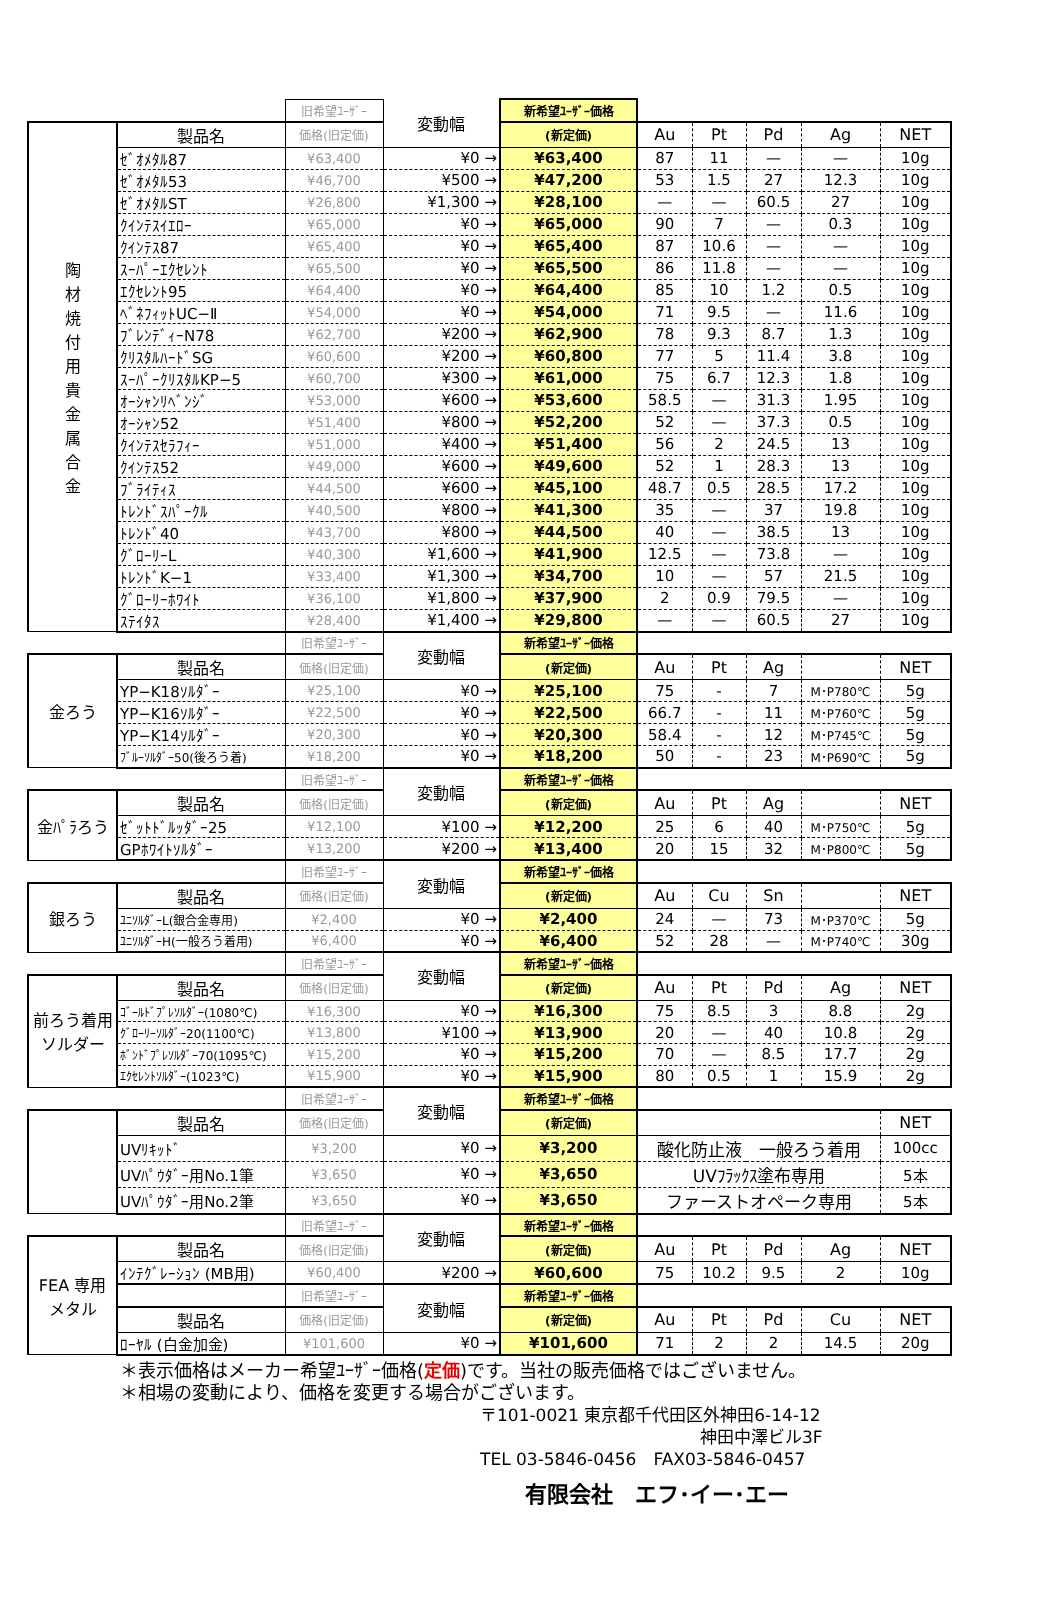| | | 旧希望ﾕｰｻﾞｰ | 変動幅 | 新希望ﾕｰｻﾞｰ価格 | | | | | |
| 陶 材 焼 付 用 貴 金 属 合 金 | 製品名 | 価格(旧定価) | | (新定価) | Au | Pt | Pd | Ag | NET |
| | ｾﾞｵﾒﾀﾙ87 | ¥63,400 | ¥0 → | ¥63,400 | 87 | 11 | — | — | 10g |
| | ｾﾞｵﾒﾀﾙ53 | ¥46,700 | ¥500 → | ¥47,200 | 53 | 1.5 | 27 | 12.3 | 10g |
| | ｾﾞｵﾒﾀﾙST | ¥26,800 | ¥1,300 → | ¥28,100 | — | — | 60.5 | 27 | 10g |
| | ｸｲﾝﾃｽｲｴﾛｰ | ¥65,000 | ¥0 → | ¥65,000 | 90 | 7 | — | 0.3 | 10g |
| | ｸｲﾝﾃｽ87 | ¥65,400 | ¥0 → | ¥65,400 | 87 | 10.6 | — | — | 10g |
| | ｽｰﾊﾟｰｴｸｾﾚﾝﾄ | ¥65,500 | ¥0 → | ¥65,500 | 86 | 11.8 | — | — | 10g |
| | ｴｸｾﾚﾝﾄ95 | ¥64,400 | ¥0 → | ¥64,400 | 85 | 10 | 1.2 | 0.5 | 10g |
| | ﾍﾞﾈﾌｨｯﾄUC−Ⅱ | ¥54,000 | ¥0 → | ¥54,000 | 71 | 9.5 | — | 11.6 | 10g |
| | ﾌﾞﾚﾝﾃﾞｨｰN78 | ¥62,700 | ¥200 → | ¥62,900 | 78 | 9.3 | 8.7 | 1.3 | 10g |
| | ｸﾘｽﾀﾙﾊｰﾄﾞSG | ¥60,600 | ¥200 → | ¥60,800 | 77 | 5 | 11.4 | 3.8 | 10g |
| | ｽｰﾊﾟｰｸﾘｽﾀﾙKP−5 | ¥60,700 | ¥300 → | ¥61,000 | 75 | 6.7 | 12.3 | 1.8 | 10g |
| | ｵｰｼｬﾝﾘﾍﾞﾝｼﾞ | ¥53,000 | ¥600 → | ¥53,600 | 58.5 | — | 31.3 | 1.95 | 10g |
| | ｵｰｼｬﾝ52 | ¥51,400 | ¥800 → | ¥52,200 | 52 | — | 37.3 | 0.5 | 10g |
| | ｸｲﾝﾃｽｾﾗﾌｨｰ | ¥51,000 | ¥400 → | ¥51,400 | 56 | 2 | 24.5 | 13 | 10g |
| | ｸｲﾝﾃｽ52 | ¥49,000 | ¥600 → | ¥49,600 | 52 | 1 | 28.3 | 13 | 10g |
| | ﾌﾞﾗｲﾃｨｽ | ¥44,500 | ¥600 → | ¥45,100 | 48.7 | 0.5 | 28.5 | 17.2 | 10g |
| | ﾄﾚﾝﾄﾞｽﾊﾟｰｸﾙ | ¥40,500 | ¥800 → | ¥41,300 | 35 | — | 37 | 19.8 | 10g |
| | ﾄﾚﾝﾄﾞ40 | ¥43,700 | ¥800 → | ¥44,500 | 40 | — | 38.5 | 13 | 10g |
| | ｸﾞﾛｰﾘｰL | ¥40,300 | ¥1,600 → | ¥41,900 | 12.5 | — | 73.8 | — | 10g |
| | ﾄﾚﾝﾄﾞK−1 | ¥33,400 | ¥1,300 → | ¥34,700 | 10 | — | 57 | 21.5 | 10g |
| | ｸﾞﾛｰﾘｰﾎﾜｲﾄ | ¥36,100 | ¥1,800 → | ¥37,900 | 2 | 0.9 | 79.5 | — | 10g |
| | ｽﾃｲﾀｽ | ¥28,400 | ¥1,400 → | ¥29,800 | — | — | 60.5 | 27 | 10g |
| | | 旧希望ﾕｰｻﾞｰ | 変動幅 | 新希望ﾕｰｻﾞｰ価格 | | | | | |
| 金ろう | 製品名 | 価格(旧定価) | | (新定価) | Au | Pt | Ag | | NET |
| | YP−K18ｿﾙﾀﾞｰ | ¥25,100 | ¥0 → | ¥25,100 | 75 | - | 7 | M･P780℃ | 5g |
| | YP−K16ｿﾙﾀﾞｰ | ¥22,500 | ¥0 → | ¥22,500 | 66.7 | - | 11 | M･P760℃ | 5g |
| | YP−K14ｿﾙﾀﾞｰ | ¥20,300 | ¥0 → | ¥20,300 | 58.4 | - | 12 | M･P745℃ | 5g |
| | ﾌﾞﾙｰｿﾙﾀﾞｰ50(後ろう着) | ¥18,200 | ¥0 → | ¥18,200 | 50 | - | 23 | M･P690℃ | 5g |
| | | 旧希望ﾕｰｻﾞｰ | 変動幅 | 新希望ﾕｰｻﾞｰ価格 | | | | | |
| 金ﾊﾟﾗろう | 製品名 | 価格(旧定価) | | (新定価) | Au | Pt | Ag | | NET |
| | ｾﾞｯﾄﾄﾞﾙｯﾀﾞｰ25 | ¥12,100 | ¥100 → | ¥12,200 | 25 | 6 | 40 | M･P750℃ | 5g |
| | GPﾎﾜｲﾄｿﾙﾀﾞｰ | ¥13,200 | ¥200 → | ¥13,400 | 20 | 15 | 32 | M･P800℃ | 5g |
| | | 旧希望ﾕｰｻﾞｰ | 変動幅 | 新希望ﾕｰｻﾞｰ価格 | | | | | |
| 銀ろう | 製品名 | 価格(旧定価) | | (新定価) | Au | Cu | Sn | | NET |
| | ﾕﾆｿﾙﾀﾞｰL(銀合金専用) | ¥2,400 | ¥0 → | ¥2,400 | 24 | — | 73 | M･P370℃ | 5g |
| | ﾕﾆｿﾙﾀﾞｰH(一般ろう着用) | ¥6,400 | ¥0 → | ¥6,400 | 52 | 28 | — | M･P740℃ | 30g |
| | | 旧希望ﾕｰｻﾞｰ | 変動幅 | 新希望ﾕｰｻﾞｰ価格 | | | | | |
| 前ろう着用 ソルダー | 製品名 | 価格(旧定価) | | (新定価) | Au | Pt | Pd | Ag | NET |
| | ｺﾞｰﾙﾄﾞﾌﾟﾚｿﾙﾀﾞｰ(1080℃) | ¥16,300 | ¥0 → | ¥16,300 | 75 | 8.5 | 3 | 8.8 | 2g |
| | ｸﾞﾛｰﾘｰｿﾙﾀﾞｰ20(1100℃) | ¥13,800 | ¥100 → | ¥13,900 | 20 | — | 40 | 10.8 | 2g |
| | ﾎﾞﾝﾄﾞﾌﾟﾚｿﾙﾀﾞｰ70(1095℃) | ¥15,200 | ¥0 → | ¥15,200 | 70 | — | 8.5 | 17.7 | 2g |
| | ｴｸｾﾚﾝﾄｿﾙﾀﾞｰ(1023℃) | ¥15,900 | ¥0 → | ¥15,900 | 80 | 0.5 | 1 | 15.9 | 2g |
| | | 旧希望ﾕｰｻﾞｰ | 変動幅 | 新希望ﾕｰｻﾞｰ価格 | | | | | |
| | 製品名 | 価格(旧定価) | | (新定価) | | | | | NET |
| | UVﾘｷｯﾄﾞ | ¥3,200 | ¥0 → | ¥3,200 | 酸化防止液 一般ろう着用 | | | | 100cc |
| | UVﾊﾟｳﾀﾞｰ用No.1筆 | ¥3,650 | ¥0 → | ¥3,650 | UVﾌﾗｯｸｽ塗布専用 | | | | 5本 |
| | UVﾊﾟｳﾀﾞｰ用No.2筆 | ¥3,650 | ¥0 → | ¥3,650 | ファーストオペーク専用 | | | | 5本 |
| | | 旧希望ﾕｰｻﾞｰ | 変動幅 | 新希望ﾕｰｻﾞｰ価格 | | | | | |
| FEA 専用 メタル | 製品名 | 価格(旧定価) | | (新定価) | Au | Pt | Pd | Ag | NET |
| | ｲﾝﾃｸﾞﾚｰｼｮﾝ (MB用) | ¥60,400 | ¥200 → | ¥60,600 | 75 | 10.2 | 9.5 | 2 | 10g |
| | | 旧希望ﾕｰｻﾞｰ | 変動幅 | 新希望ﾕｰｻﾞｰ価格 | | | | | |
| | 製品名 | 価格(旧定価) | | (新定価) | Au | Pt | Pd | Cu | NET |
| | ﾛｰﾔﾙ (白金加金) | ¥101,600 | ¥0 → | ¥101,600 | 71 | 2 | 2 | 14.5 | 20g |
＊表示価格はメーカー希望ﾕｰｻﾞｰ価格(定価)です。当社の販売価格ではございません。
＊相場の変動により、価格を変更する場合がございます。
〒101-0021 東京都千代田区外神田6-14-12
神田中澤ビル3F
TEL 03-5846-0456　FAX03-5846-0457
有限会社　エフ･イー･エー